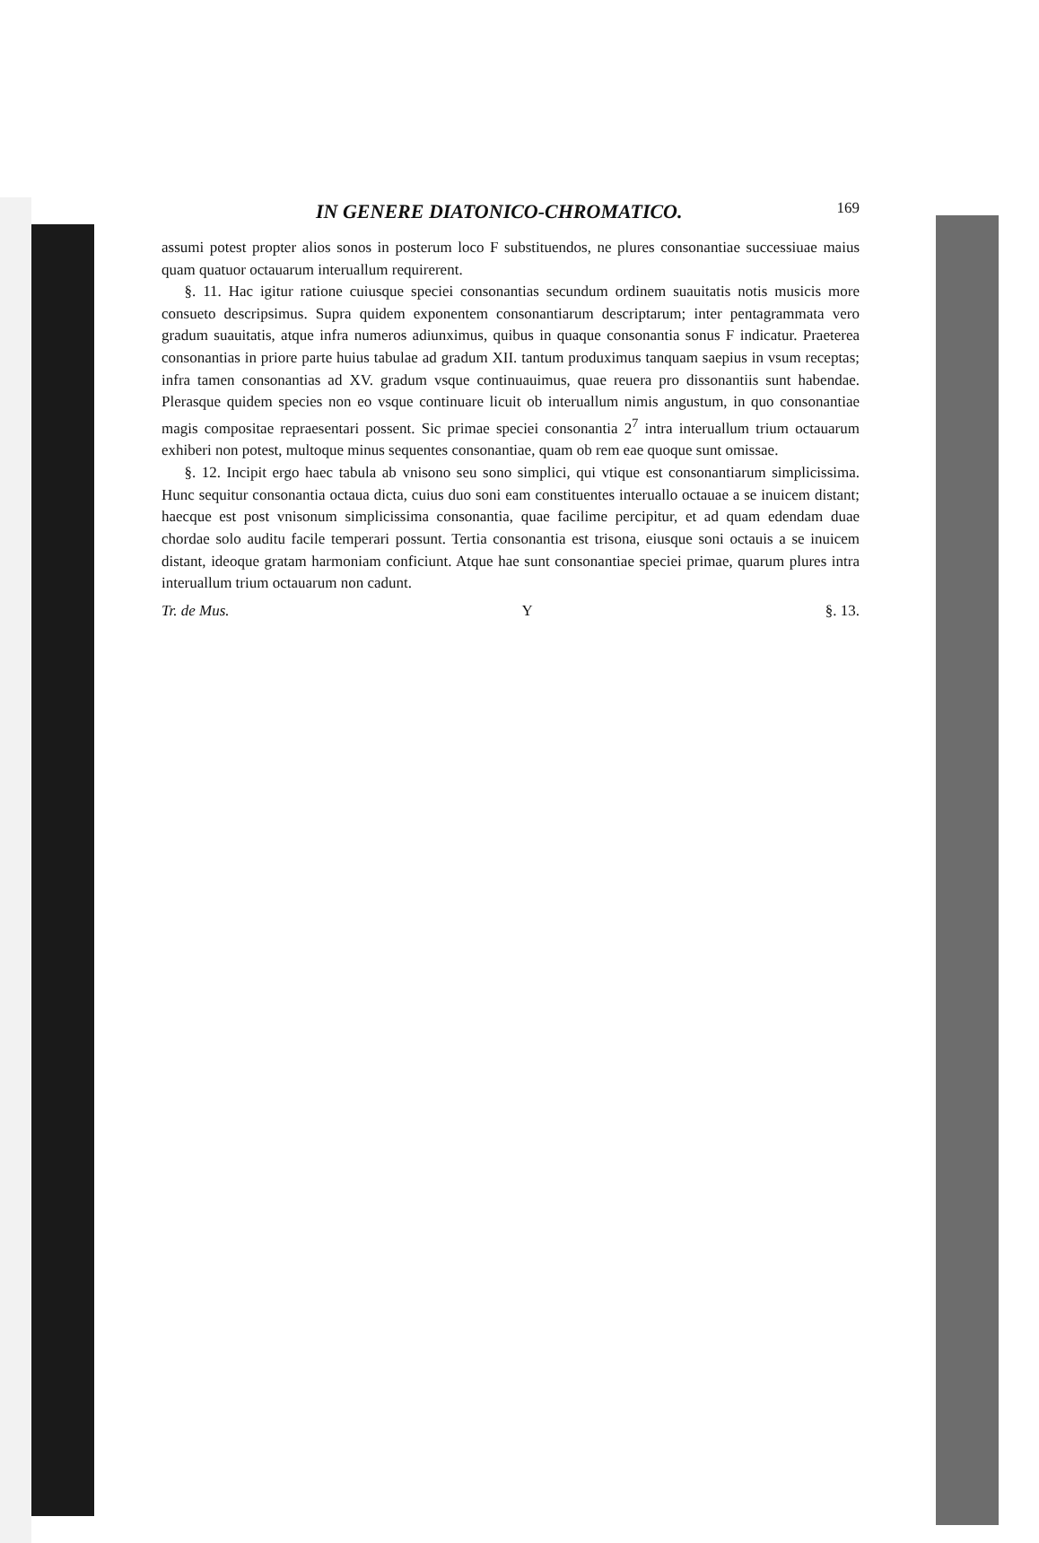IN GENERE DIATONICO-CHROMATICO. 169
assumi potest propter alios sonos in posterum loco F substituendos, ne plures consonantiae successiuae maius quam quatuor octauarum interuallum requirerent.
§. 11. Hac igitur ratione cuiusque speciei consonantias secundum ordinem suauitatis notis musicis more consueto descripsimus. Supra quidem exponentem consonantiarum descriptarum; inter pentagrammata vero gradum suauitatis, atque infra numeros adiunximus, quibus in quaque consonantia sonus F indicatur. Praeterea consonantias in priore parte huius tabulae ad gradum XII. tantum produximus tanquam saepius in vsum receptas; infra tamen consonantias ad XV. gradum vsque continuauimus, quae reuera pro dissonantiis sunt habendae. Plerasque quidem species non eo vsque continuare licuit ob interuallum nimis angustum, in quo consonantiae magis compositae repraesentari possent. Sic primae speciei consonantia 2<sup>7</sup> intra interuallum trium octauarum exhiberi non potest, multoque minus sequentes consonantiae, quam ob rem eae quoque sunt omissae.
§. 12. Incipit ergo haec tabula ab vnisono seu sono simplici, qui vtique est consonantiarum simplicissima. Hunc sequitur consonantia octaua dicta, cuius duo soni eam constituentes interuallo octauae a se inuicem distant; haecque est post vnisonum simplicissima consonantia, quae facilime percipitur, et ad quam edendam duae chordae solo auditu facile temperari possunt. Tertia consonantia est trisona, eiusque soni octauis a se inuicem distant, ideoque gratam harmoniam conficiunt. Atque hae sunt consonantiae speciei primae, quarum plures intra interuallum trium octauarum non cadunt.
Tr. de Mus. Y §. 13.